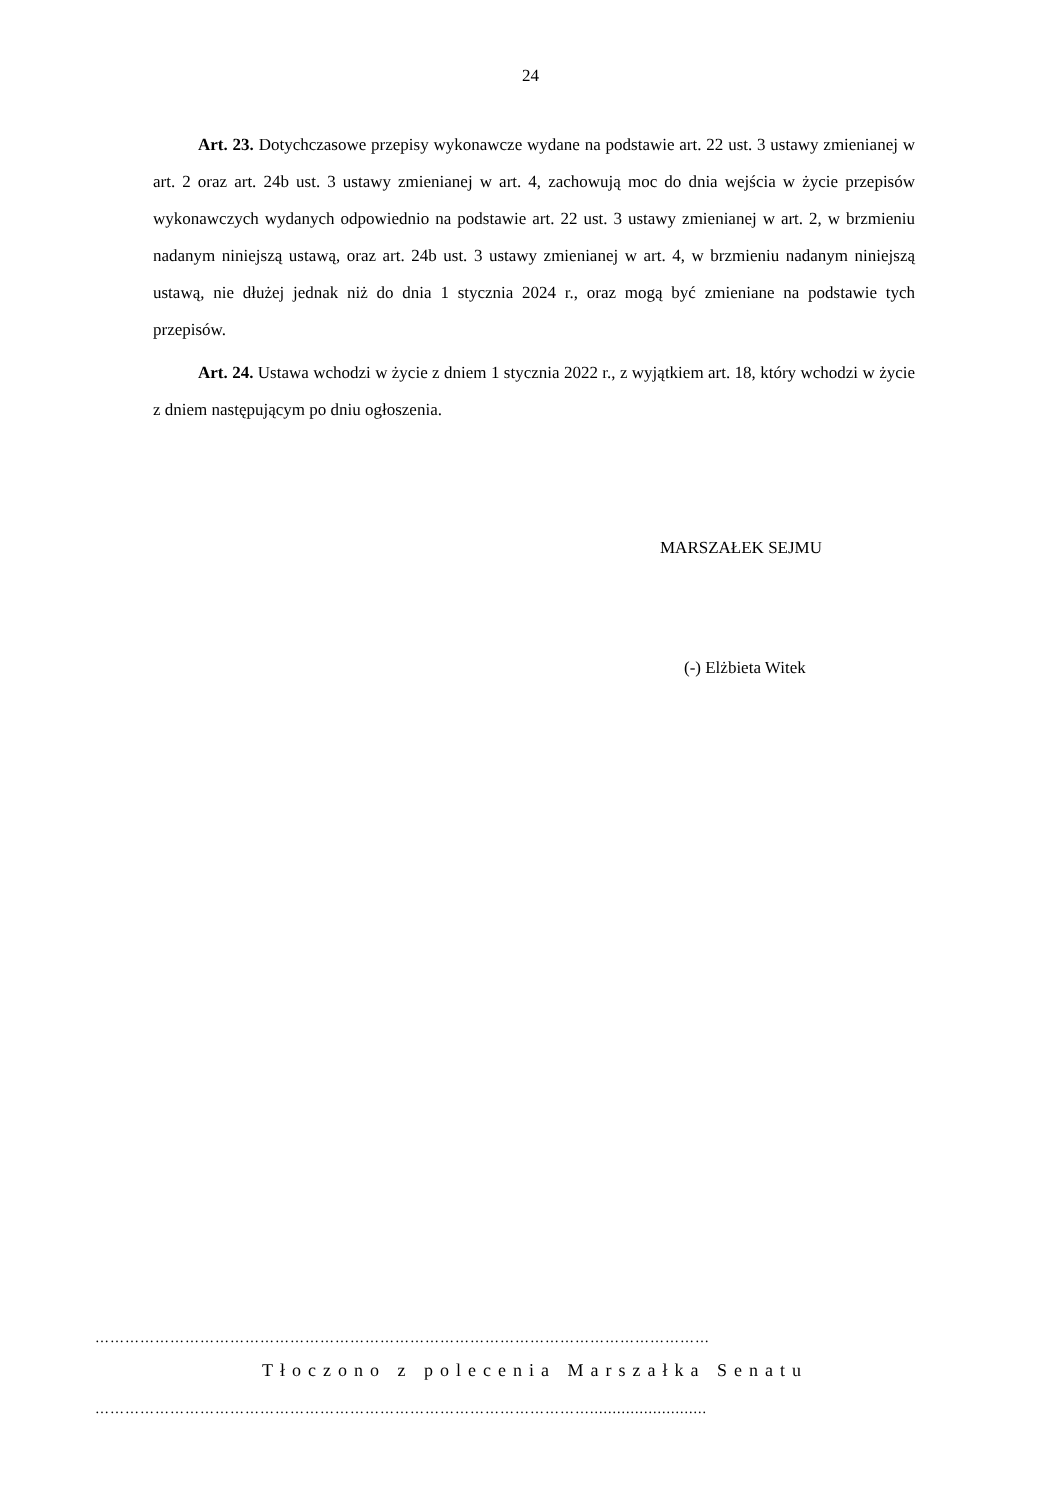24
Art. 23. Dotychczasowe przepisy wykonawcze wydane na podstawie art. 22 ust. 3 ustawy zmienianej w art. 2 oraz art. 24b ust. 3 ustawy zmienianej w art. 4, zachowują moc do dnia wejścia w życie przepisów wykonawczych wydanych odpowiednio na podstawie art. 22 ust. 3 ustawy zmienianej w art. 2, w brzmieniu nadanym niniejszą ustawą, oraz art. 24b ust. 3 ustawy zmienianej w art. 4, w brzmieniu nadanym niniejszą ustawą, nie dłużej jednak niż do dnia 1 stycznia 2024 r., oraz mogą być zmieniane na podstawie tych przepisów.
Art. 24. Ustawa wchodzi w życie z dniem 1 stycznia 2022 r., z wyjątkiem art. 18, który wchodzi w życie z dniem następującym po dniu ogłoszenia.
MARSZAŁEK SEJMU
(-) Elżbieta Witek
……………………………………………………………………………………………………………
Tłoczono z polecenia Marszałka Senatu
………………………………………………………………………………………..........................